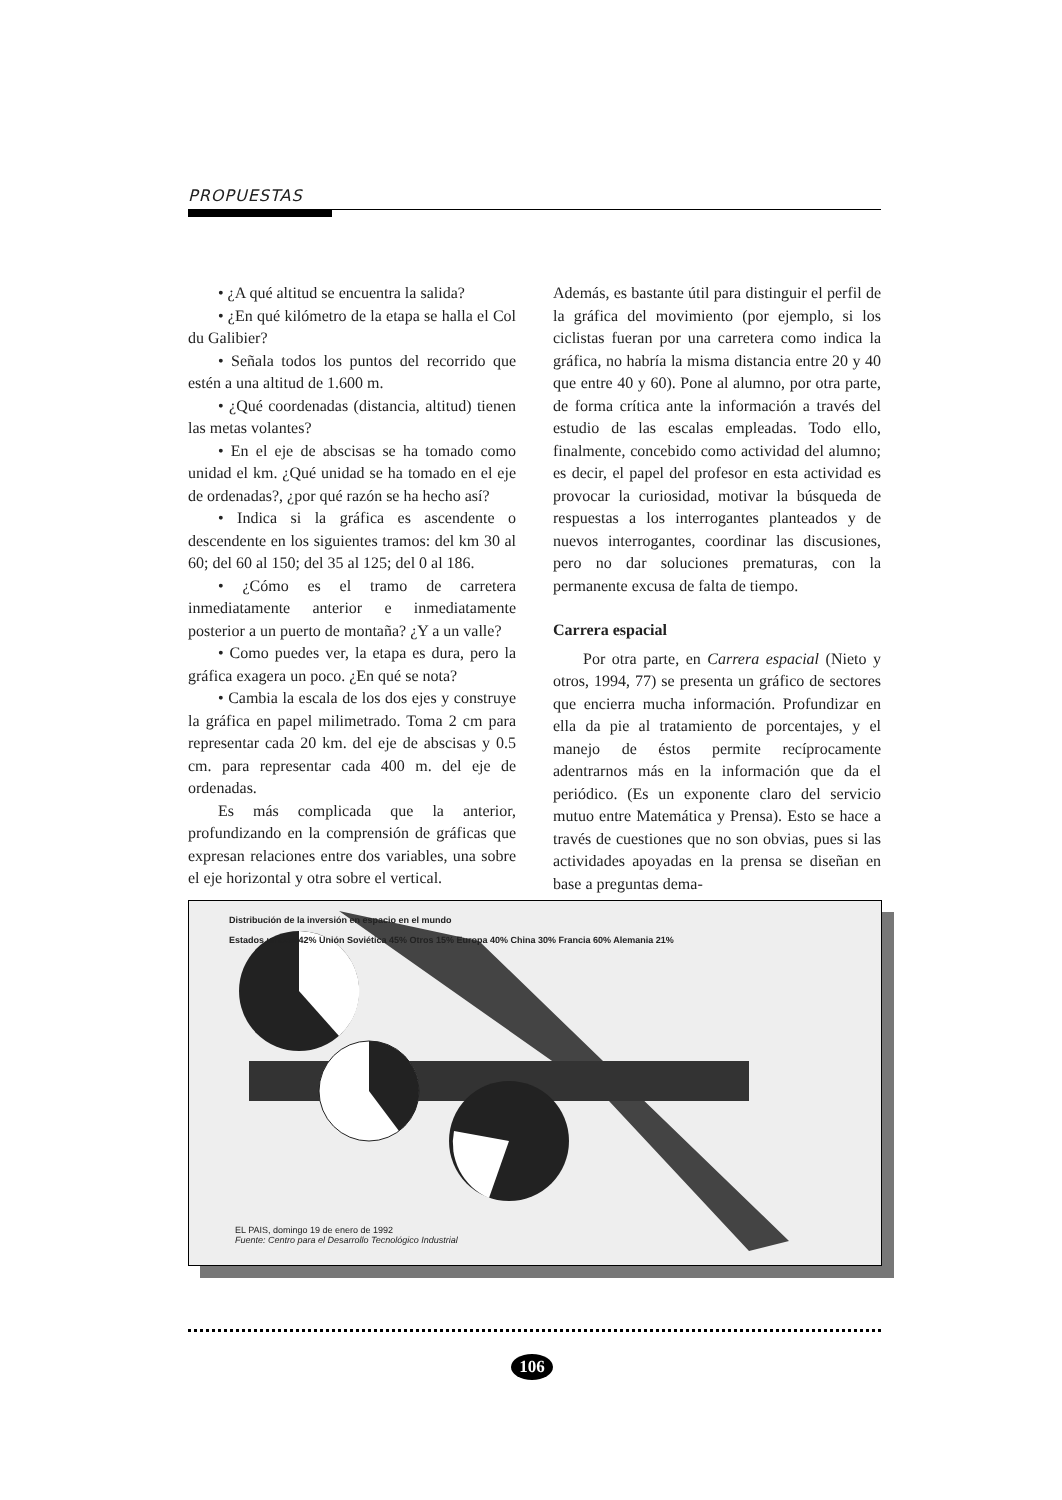PROPUESTAS
• ¿A qué altitud se encuentra la salida?
• ¿En qué kilómetro de la etapa se halla el Col du Galibier?
• Señala todos los puntos del recorrido que estén a una altitud de 1.600 m.
• ¿Qué coordenadas (distancia, altitud) tienen las metas volantes?
• En el eje de abscisas se ha tomado como unidad el km. ¿Qué unidad se ha tomado en el eje de ordenadas?, ¿por qué razón se ha hecho así?
• Indica si la gráfica es ascendente o descendente en los siguientes tramos: del km 30 al 60; del 60 al 150; del 35 al 125; del 0 al 186.
• ¿Cómo es el tramo de carretera inmediatamente anterior e inmediatamente posterior a un puerto de montaña? ¿Y a un valle?
• Como puedes ver, la etapa es dura, pero la gráfica exagera un poco. ¿En qué se nota?
• Cambia la escala de los dos ejes y construye la gráfica en papel milimetrado. Toma 2 cm para representar cada 20 km. del eje de abscisas y 0.5 cm. para representar cada 400 m. del eje de ordenadas.
Es más complicada que la anterior, profundizando en la comprensión de gráficas que expresan relaciones entre dos variables, una sobre el eje horizontal y otra sobre el vertical.
Además, es bastante útil para distinguir el perfil de la gráfica del movimiento (por ejemplo, si los ciclistas fueran por una carretera como indica la gráfica, no habría la misma distancia entre 20 y 40 que entre 40 y 60). Pone al alumno, por otra parte, de forma crítica ante la información a través del estudio de las escalas empleadas. Todo ello, finalmente, concebido como actividad del alumno; es decir, el papel del profesor en esta actividad es provocar la curiosidad, motivar la búsqueda de respuestas a los interrogantes planteados y de nuevos interrogantes, coordinar las discusiones, pero no dar soluciones prematuras, con la permanente excusa de falta de tiempo.
Carrera espacial
Por otra parte, en Carrera espacial (Nieto y otros, 1994, 77) se presenta un gráfico de sectores que encierra mucha información. Profundizar en ella da pie al tratamiento de porcentajes, y el manejo de éstos permite recíprocamente adentrarnos más en la información que da el periódico. (Es un exponente claro del servicio mutuo entre Matemática y Prensa). Esto se hace a través de cuestiones que no son obvias, pues si las actividades apoyadas en la prensa se diseñan en base a preguntas dema-
Distribución de la inversión en espacio en el mundo
Estados unidos 42% Unión Soviética 45% Otros 15% Europa 40% China 30% Francia 60% Alemania 21%
EL PAIS, domingo 19 de enero de 1992
Fuente: Centro para el Desarrollo Tecnológico Industrial
106